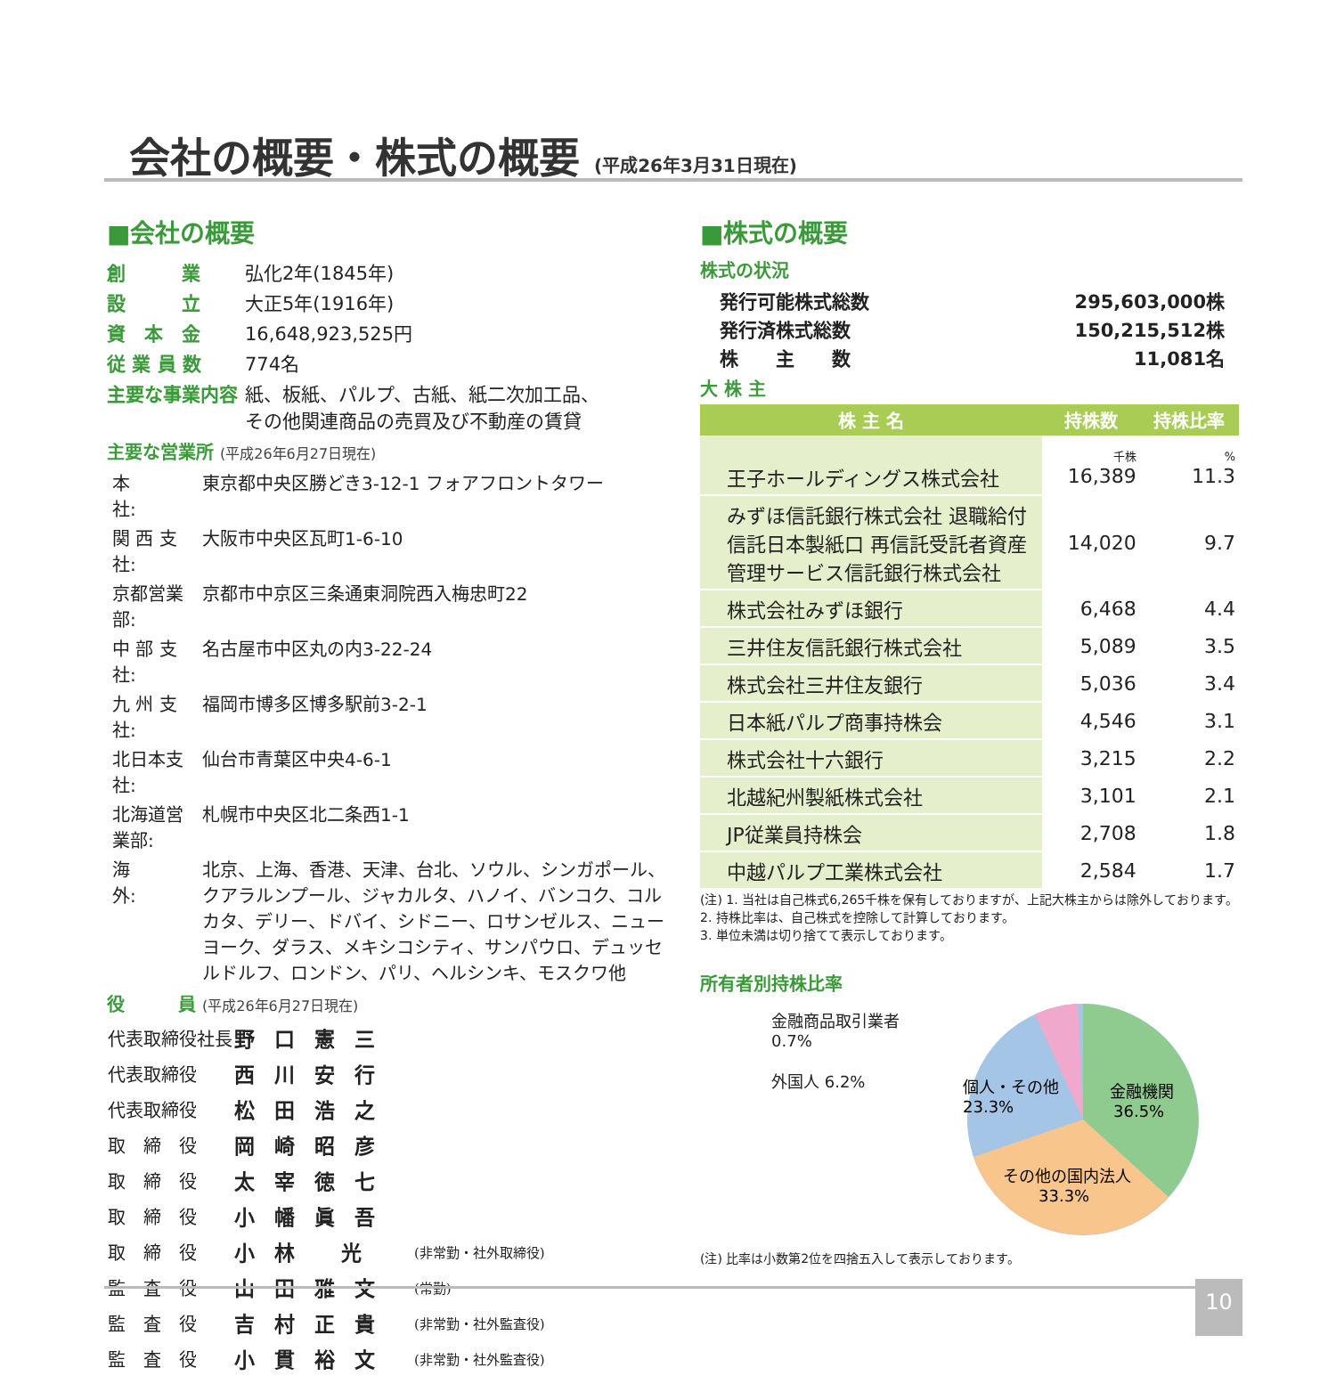会社の概要・株式の概要 (平成26年3月31日現在)
■会社の概要
| 創 業 | 弘化2年(1845年) |
| 設 立 | 大正5年(1916年) |
| 資 本 金 | 16,648,923,525円 |
| 従 業 員 数 | 774名 |
| 主要な事業内容 | 紙、板紙、パルプ、古紙、紙二次加工品、 その他関連商品の売買及び不動産の賃貸 |
主要な営業所 (平成26年6月27日現在)
| 本 社: | 東京都中央区勝どき3-12-1 フォアフロントタワー |
| 関 西 支 社: | 大阪市中央区瓦町1-6-10 |
| 京都営業部: | 京都市中京区三条通東洞院西入梅忠町22 |
| 中 部 支 社: | 名古屋市中区丸の内3-22-24 |
| 九 州 支 社: | 福岡市博多区博多駅前3-2-1 |
| 北日本支社: | 仙台市青葉区中央4-6-1 |
| 北海道営業部: | 札幌市中央区北二条西1-1 |
| 海 外: | 北京、上海、香港、天津、台北、ソウル、シンガポール、クアラルンプール、ジャカルタ、ハノイ、バンコク、コルカタ、デリー、ドバイ、シドニー、ロサンゼルス、ニューヨーク、ダラス、メキシコシティ、サンパウロ、デュッセルドルフ、ロンドン、パリ、ヘルシンキ、モスクワ他 |
役　　　員 (平成26年6月27日現在)
| 代表取締役社長 | 野口憲三 | |
| 代表取締役 | 西川安行 | |
| 代表取締役 | 松田浩之 | |
| 取 締 役 | 岡崎昭彦 | |
| 取 締 役 | 太宰徳七 | |
| 取 締 役 | 小幡眞吾 | |
| 取 締 役 | 小林 光 | (非常勤・社外取締役) |
| 監 査 役 | 山田雅文 | (常勤) |
| 監 査 役 | 吉村正貴 | (非常勤・社外監査役) |
| 監 査 役 | 小貫裕文 | (非常勤・社外監査役) |
■株式の概要
株式の状況
| 発行可能株式総数 | 295,603,000株 |
| 発行済株式総数 | 150,215,512株 |
| 株 主 数 | 11,081名 |
大 株 主
| 株 主 名 | 持株数 | 持株比率 |
| --- | --- | --- |
| 王子ホールディングス株式会社 | 千株 16,389 | % 11.3 |
| みずほ信託銀行株式会社 退職給付信託日本製紙口 再信託受託者資産管理サービス信託銀行株式会社 | 14,020 | 9.7 |
| 株式会社みずほ銀行 | 6,468 | 4.4 |
| 三井住友信託銀行株式会社 | 5,089 | 3.5 |
| 株式会社三井住友銀行 | 5,036 | 3.4 |
| 日本紙パルプ商事持株会 | 4,546 | 3.1 |
| 株式会社十六銀行 | 3,215 | 2.2 |
| 北越紀州製紙株式会社 | 3,101 | 2.1 |
| JP従業員持株会 | 2,708 | 1.8 |
| 中越パルプ工業株式会社 | 2,584 | 1.7 |
(注) 1. 当社は自己株式6,265千株を保有しておりますが、上記大株主からは除外しております。
2. 持株比率は、自己株式を控除して計算しております。
3. 単位未満は切り捨てて表示しております。
所有者別持株比率
金融商品取引業者 0.7%
外国人 6.2%
金融機関
36.5%
個人・その他
23.3%
その他の国内法人
33.3%
(注) 比率は小数第2位を四捨五入して表示しております。
10